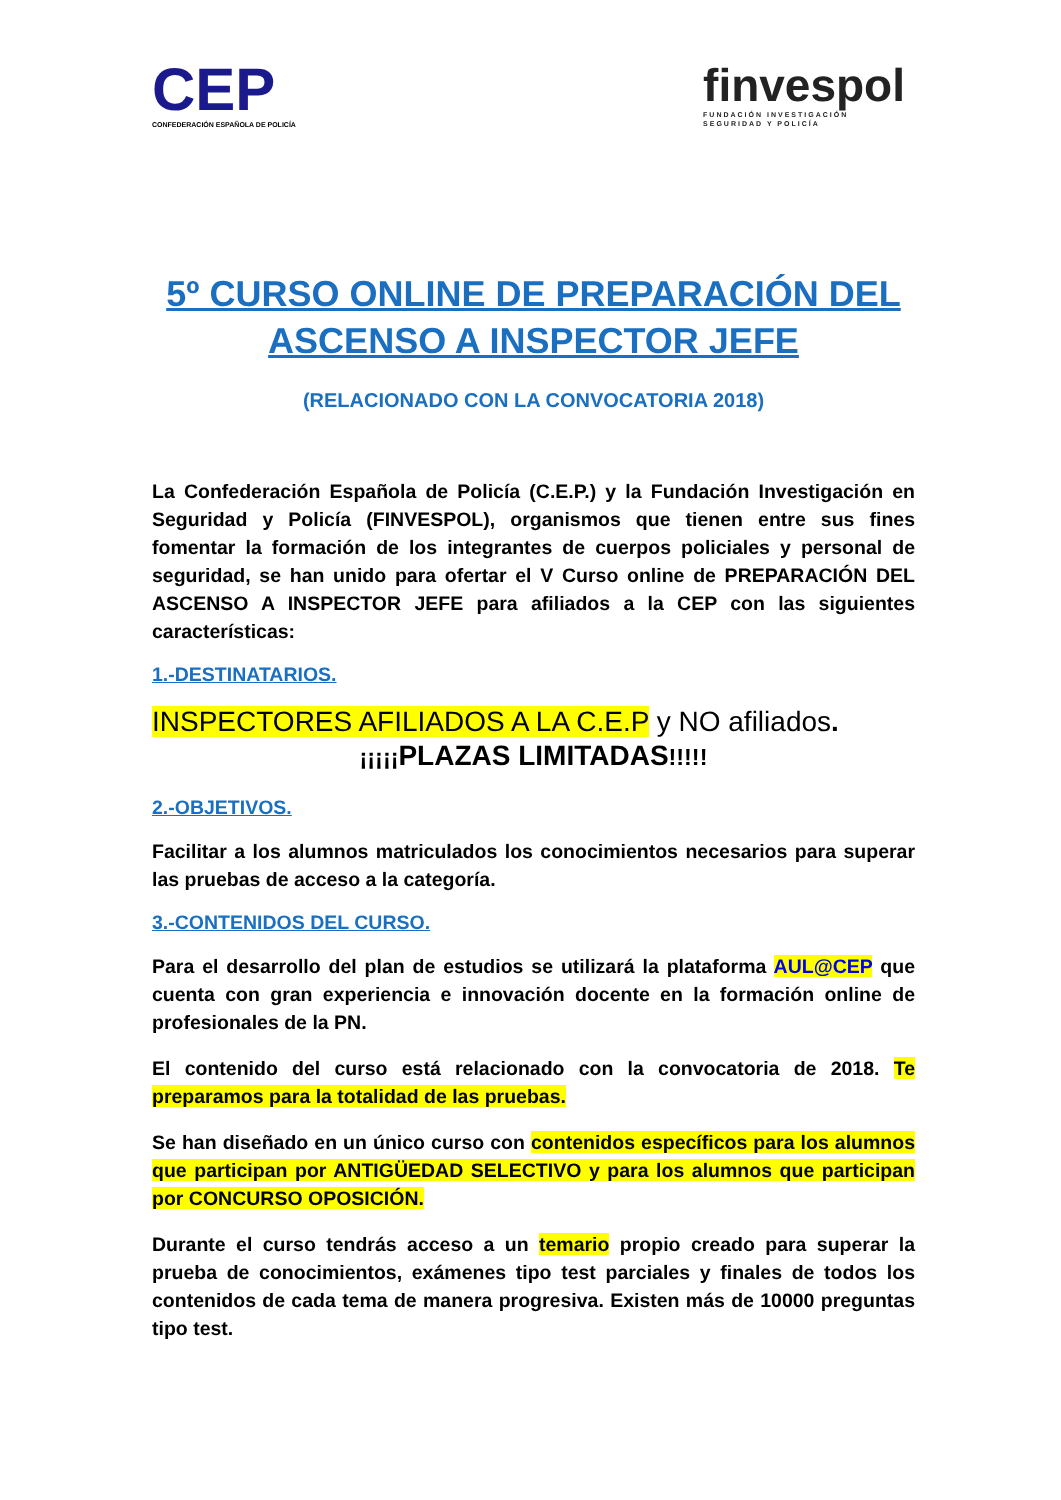CEP
CONFEDERACIÓN ESPAÑOLA DE POLICÍA
finvespol
FUNDACIÓN INVESTIGACIÓN
SEGURIDAD Y POLICÍA
5º CURSO ONLINE DE PREPARACIÓN DEL ASCENSO A INSPECTOR JEFE
(RELACIONADO CON LA CONVOCATORIA 2018)
La Confederación Española de Policía (C.E.P.) y la Fundación Investigación en Seguridad y Policía (FINVESPOL), organismos que tienen entre sus fines fomentar la formación de los integrantes de cuerpos policiales y personal de seguridad, se han unido para ofertar el V Curso online de PREPARACIÓN DEL ASCENSO A INSPECTOR JEFE para afiliados a la CEP con las siguientes características:
1.-DESTINATARIOS.
INSPECTORES AFILIADOS A LA C.E.P y NO afiliados.
¡¡¡¡¡PLAZAS LIMITADAS!!!!!
2.-OBJETIVOS.
Facilitar a los alumnos matriculados los conocimientos necesarios para superar las pruebas de acceso a la categoría.
3.-CONTENIDOS DEL CURSO.
Para el desarrollo del plan de estudios se utilizará la plataforma AUL@CEP que cuenta con gran experiencia e innovación docente en la formación online de profesionales de la PN.
El contenido del curso está relacionado con la convocatoria de 2018. Te preparamos para la totalidad de las pruebas.
Se han diseñado en un único curso con contenidos específicos para los alumnos que participan por ANTIGÜEDAD SELECTIVO y para los alumnos que participan por CONCURSO OPOSICIÓN.
Durante el curso tendrás acceso a un temario propio creado para superar la prueba de conocimientos, exámenes tipo test parciales y finales de todos los contenidos de cada tema de manera progresiva. Existen más de 10000 preguntas tipo test.